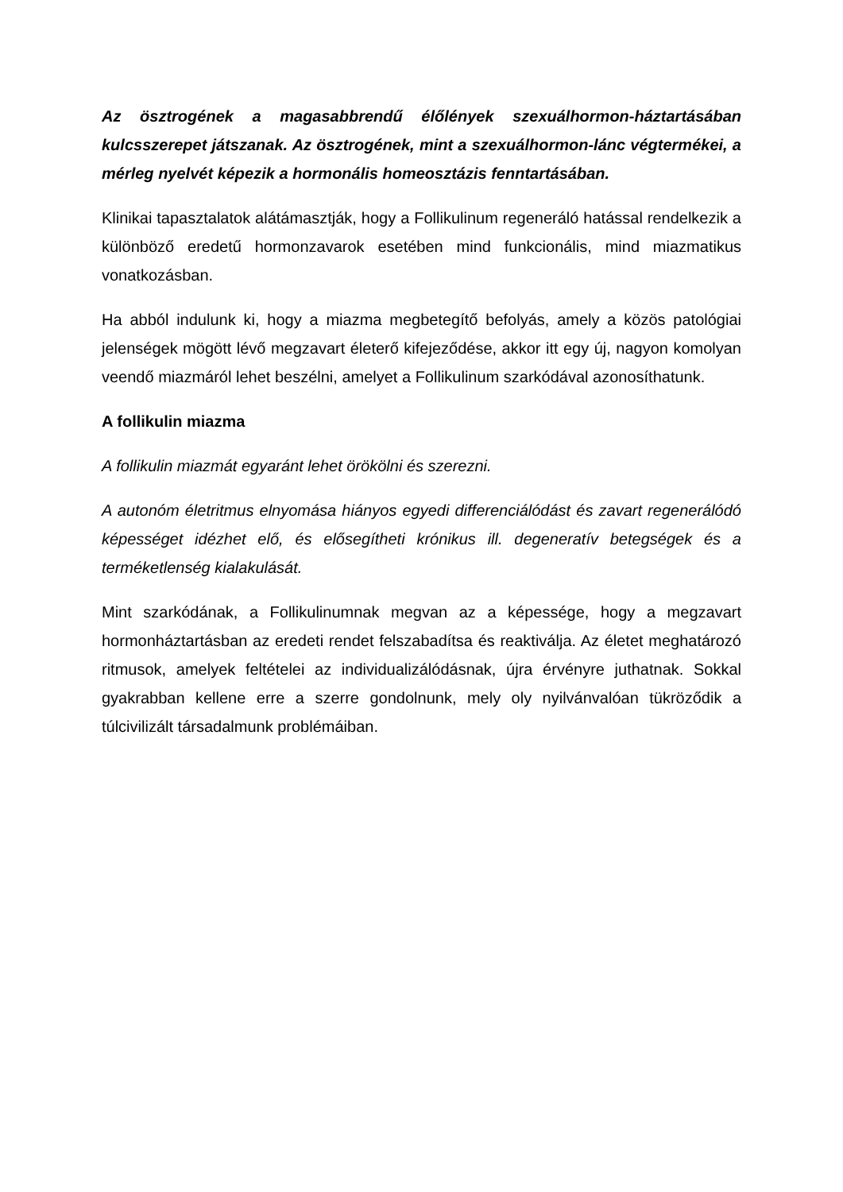Az ösztrogének a magasabbrendű élőlények szexuálhormon-háztartásában kulcsszerepet játszanak. Az ösztrogének, mint a szexuálhormon-lánc végtermékei, a mérleg nyelvét képezik a hormonális homeosztázis fenntartásában.
Klinikai tapasztalatok alátámasztják, hogy a Follikulinum regeneráló hatással rendelkezik a különböző eredetű hormonzavarok esetében mind funkcionális, mind miazmatikus vonatkozásban.
Ha abból indulunk ki, hogy a miazma megbetegítő befolyás, amely a közös patológiai jelenségek mögött lévő megzavart életerő kifejeződése, akkor itt egy új, nagyon komolyan veendő miazmáról lehet beszélni, amelyet a Follikulinum szarkódával azonosíthatunk.
A follikulin miazma
A follikulin miazmát egyaránt lehet örökölni és szerezni.
A autonóm életritmus elnyomása hiányos egyedi differenciálódást és zavart regenerálódó képességet idézhet elő, és elősegítheti krónikus ill. degeneratív betegségek és a terméketlenség kialakulását.
Mint szarkódának, a Follikulinumnak megvan az a képessége, hogy a megzavart hormonháztartásban az eredeti rendet felszabadítsa és reaktiválja. Az életet meghatározó ritmusok, amelyek feltételei az individualizálódásnak, újra érvényre juthatnak. Sokkal gyakrabban kellene erre a szerre gondolnunk, mely oly nyilvánvalóan tükröződik a túlcivilizált társadalmunk problémáiban.